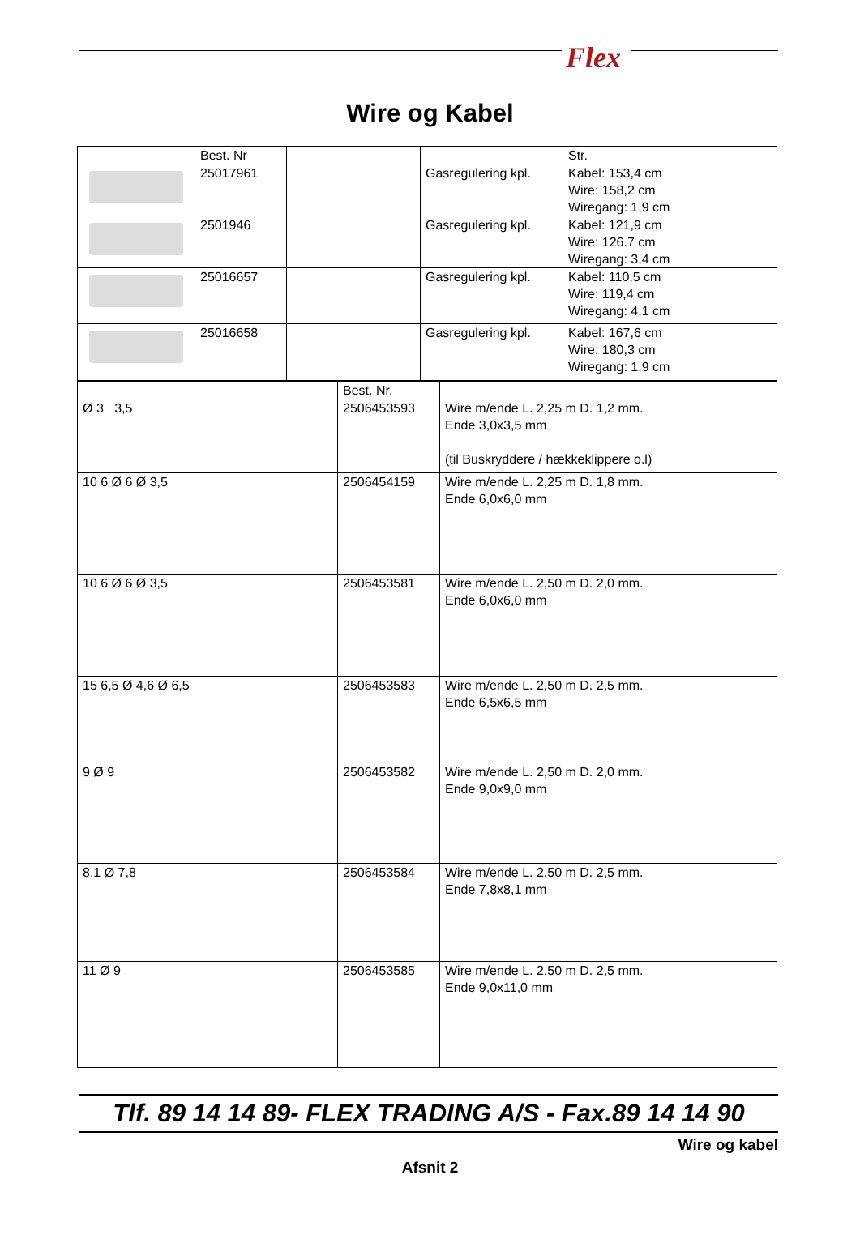Flex
Wire og Kabel
| | Best. Nr | | | Str. |
| | 25017961 | | Gasregulering kpl. | Kabel: 153,4 cm Wire: 158,2 cm Wiregang: 1,9 cm |
| | 2501946 | | Gasregulering kpl. | Kabel: 121,9 cm Wire: 126.7 cm Wiregang: 3,4 cm |
| | 25016657 | | Gasregulering kpl. | Kabel: 110,5 cm Wire: 119,4 cm Wiregang: 4,1 cm |
| | 25016658 | | Gasregulering kpl. | Kabel: 167,6 cm Wire: 180,3 cm Wiregang: 1,9 cm |
| | Best. Nr. | |
| Ø 3 3,5 | 2506453593 | Wire m/ende L. 2,25 m D. 1,2 mm. Ende 3,0x3,5 mm (til Buskryddere / hækkeklippere o.l) |
| 10 6 Ø 6 Ø 3,5 | 2506454159 | Wire m/ende L. 2,25 m D. 1,8 mm. Ende 6,0x6,0 mm |
| 10 6 Ø 6 Ø 3,5 | 2506453581 | Wire m/ende L. 2,50 m D. 2,0 mm. Ende 6,0x6,0 mm |
| 15 6,5 Ø 4,6 Ø 6,5 | 2506453583 | Wire m/ende L. 2,50 m D. 2,5 mm. Ende 6,5x6,5 mm |
| 9 Ø 9 | 2506453582 | Wire m/ende L. 2,50 m D. 2,0 mm. Ende 9,0x9,0 mm |
| 8,1 Ø 7,8 | 2506453584 | Wire m/ende L. 2,50 m D. 2,5 mm. Ende 7,8x8,1 mm |
| 11 Ø 9 | 2506453585 | Wire m/ende L. 2,50 m D. 2,5 mm. Ende 9,0x11,0 mm |
Tlf. 89 14 14 89- FLEX TRADING A/S - Fax.89 14 14 90
Wire og kabel
Afsnit 2